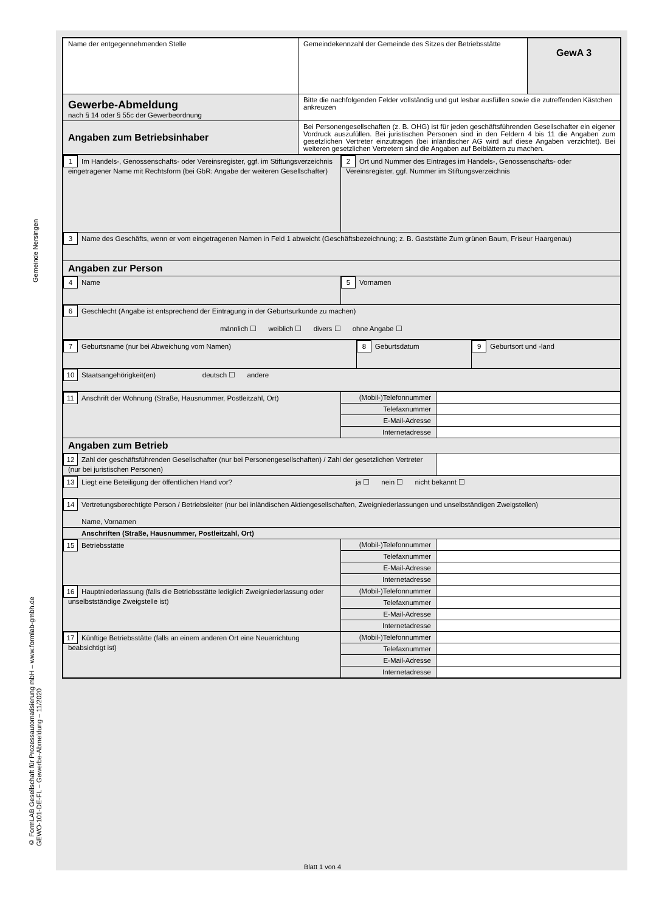Gemeinde Nersingen
© FormLAB Gesellschaft für Prozessautomatisierung mbH – www.formlab-gmbh.de
GEWO-101-DE-FL – Gewerbe-Abmeldung – 11/2020
| Name der entgegennehmenden Stelle | Gemeindekennzahl der Gemeinde des Sitzes der Betriebsstätte | GewA 3 |
| Gewerbe-Abmeldung nach § 14 oder § 55c der Gewerbeordnung | Bitte die nachfolgenden Felder vollständig und gut lesbar ausfüllen sowie die zutreffenden Kästchen ankreuzen | |
| Angaben zum Betriebsinhaber | Bei Personengesellschaften (z. B. OHG) ist für jeden geschäftsführenden Gesellschafter ein eigener Vordruck auszufüllen. Bei juristischen Personen sind in den Feldern 4 bis 11 die Angaben zum gesetzlichen Vertreter einzutragen (bei inländischer AG wird auf diese Angaben verzichtet). Bei weiteren gesetzlichen Vertretern sind die Angaben auf Beiblättern zu machen. | |
| 1 Im Handels-, Genossenschafts- oder Vereinsregister, ggf. im Stiftungsverzeichnis eingetragener Name mit Rechtsform (bei GbR: Angabe der weiteren Gesellschafter) | 2 Ort und Nummer des Eintrages im Handels-, Genossenschafts- oder Vereinsregister, ggf. Nummer im Stiftungsverzeichnis |
| 3 Name des Geschäfts, wenn er vom eingetragenen Namen in Feld 1 abweicht (Geschäftsbezeichnung; z. B. Gaststätte Zum grünen Baum, Friseur Haargenau) | |
| Angaben zur Person | |
| 4 Name | 5 Vornamen |
| 6 Geschlecht (Angabe ist entsprechend der Eintragung in der Geburtsurkunde zu machen) männlich ☐ weiblich ☐ divers ☐ ohne Angabe ☐ | |
| 7 Geburtsname (nur bei Abweichung vom Namen) | 8 Geburtsdatum | 9 Geburtsort und -land |
| 10 Staatsangehörigkeit(en) deutsch ☐ andere | | |
| 11 Anschrift der Wohnung (Straße, Hausnummer, Postleitzahl, Ort) | (Mobil-)Telefonnummer | |
| | Telefaxnummer | |
| | E-Mail-Adresse | |
| | Internetadresse | |
| Angaben zum Betrieb | | |
| 12 Zahl der geschäftsführenden Gesellschafter (nur bei Personengesellschaften) / Zahl der gesetzlichen Vertreter (nur bei juristischen Personen) | | |
| 13 Liegt eine Beteiligung der öffentlichen Hand vor? ja ☐ nein ☐ nicht bekannt ☐ | | |
| 14 Vertretungsberechtigte Person / Betriebsleiter (nur bei inländischen Aktiengesellschaften, Zweigniederlassungen und unselbständigen Zweigstellen) Name, Vornamen | | |
| Anschriften (Straße, Hausnummer, Postleitzahl, Ort) | | |
| 15 Betriebsstätte | (Mobil-)Telefonnummer | |
| | Telefaxnummer | |
| | E-Mail-Adresse | |
| | Internetadresse | |
| 16 Hauptniederlassung (falls die Betriebsstätte lediglich Zweigniederlassung oder unselbstständige Zweigstelle ist) | (Mobil-)Telefonnummer | |
| | Telefaxnummer | |
| | E-Mail-Adresse | |
| | Internetadresse | |
| 17 Künftige Betriebsstätte (falls an einem anderen Ort eine Neuerrichtung beabsichtigt ist) | (Mobil-)Telefonnummer | |
| | Telefaxnummer | |
| | E-Mail-Adresse | |
| | Internetadresse | |
Blatt 1 von 4